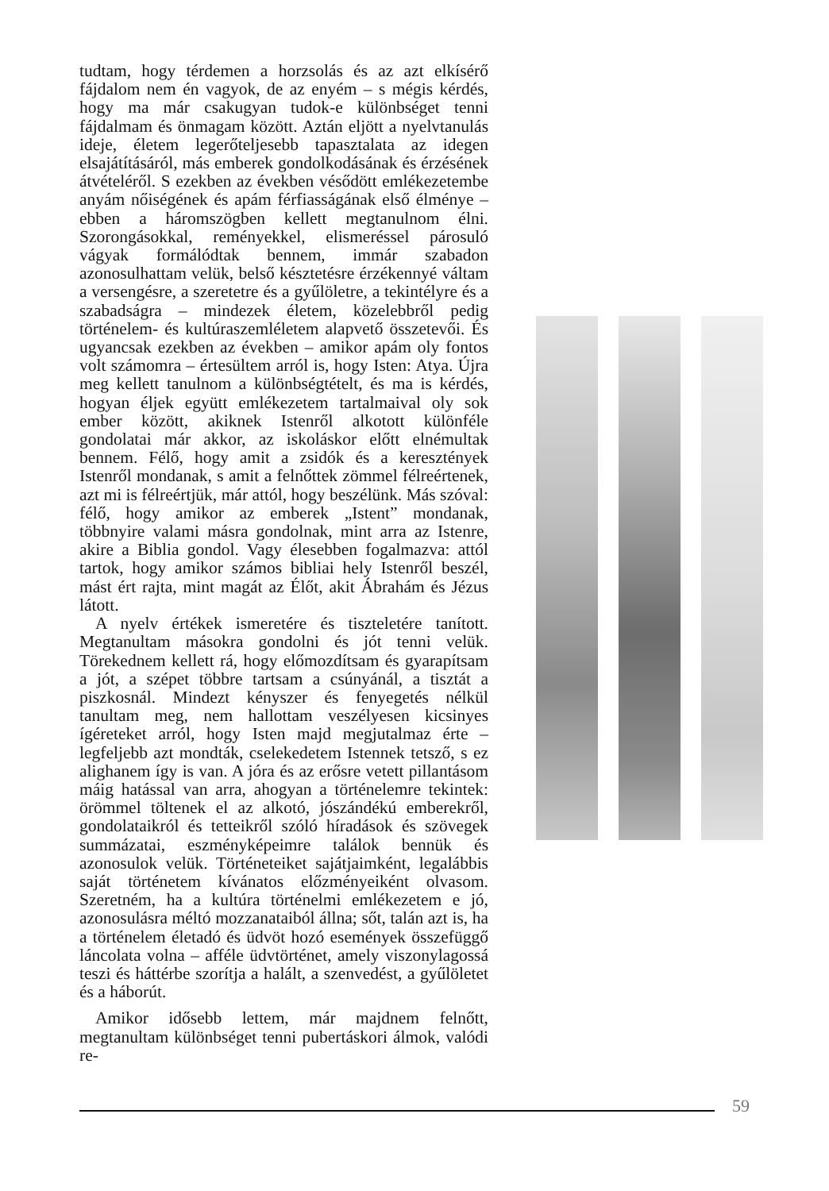tudtam, hogy térdemen a horzsolás és az azt elkísérő fájdalom nem én vagyok, de az enyém – s mégis kérdés, hogy ma már csakugyan tudok-e különbséget tenni fájdalmam és önmagam között. Aztán eljött a nyelvtanulás ideje, életem legerőteljesebb tapasztalata az idegen elsajátításáról, más emberek gondolkodásának és érzésének átvételéről. S ezekben az években vésődött emlékezetembe anyám nőiségének és apám férfiasságának első élménye – ebben a háromszögben kellett megtanulnom élni. Szorongásokkal, reményekkel, elismeréssel párosuló vágyak formálódtak bennem, immár szabadon azonosulhattam velük, belső késztetésre érzékennyé váltam a versengésre, a szeretetre és a gyűlöletre, a tekintélyre és a szabadságra – mindezek életem, közelebbről pedig történelem- és kultúraszemléletem alapvető összetevői. És ugyancsak ezekben az években – amikor apám oly fontos volt számomra – értesültem arról is, hogy Isten: Atya. Újra meg kellett tanulnom a különbségtételt, és ma is kérdés, hogyan éljek együtt emlékezetem tartalmaival oly sok ember között, akiknek Istenről alkotott különféle gondolatai már akkor, az iskoláskor előtt elnémultak bennem. Félő, hogy amit a zsidók és a keresztények Istenről mondanak, s amit a felnőttek zömmel félreértenek, azt mi is félreértjük, már attól, hogy beszélünk. Más szóval: félő, hogy amikor az emberek „Istent” mondanak, többnyire valami másra gondolnak, mint arra az Istenre, akire a Biblia gondol. Vagy élesebben fogalmazva: attól tartok, hogy amikor számos bibliai hely Istenről beszél, mást ért rajta, mint magát az Élőt, akit Ábrahám és Jézus látott.
A nyelv értékek ismeretére és tiszteletére tanított. Megtanultam másokra gondolni és jót tenni velük. Törekednem kellett rá, hogy előmozdítsam és gyarapítsam a jót, a szépet többre tartsam a csúnyánál, a tisztát a piszkosnál. Mindezt kényszer és fenyegetés nélkül tanultam meg, nem hallottam veszélyesen kicsinyes ígéreteket arról, hogy Isten majd megjutalmaz érte – legfeljebb azt mondták, cselekedetem Istennek tetsző, s ez alighanem így is van. A jóra és az erősre vetett pillantásom máig hatással van arra, ahogyan a történelemre tekintek: örömmel töltenek el az alkotó, jószándékú emberekről, gondolataikról és tetteikről szóló híradások és szövegek summázatai, eszményképeimre találok bennük és azonosulok velük. Történeteiket sajátjaimként, legalábbis saját történetem kívánatos előzményeiként olvasom. Szeretném, ha a kultúra történelmi emlékezetem e jó, azonosulásra méltó mozzanataiból állna; sőt, talán azt is, ha a történelem életadó és üdvöt hozó események összefüggő láncolata volna – afféle üdvtörténet, amely viszonylagossá teszi és háttérbe szorítja a halált, a szenvedést, a gyűlöletet és a háborút.
Amikor idősebb lettem, már majdnem felnőtt, megtanultam különbséget tenni pubertáskori álmok, valódi re-
59